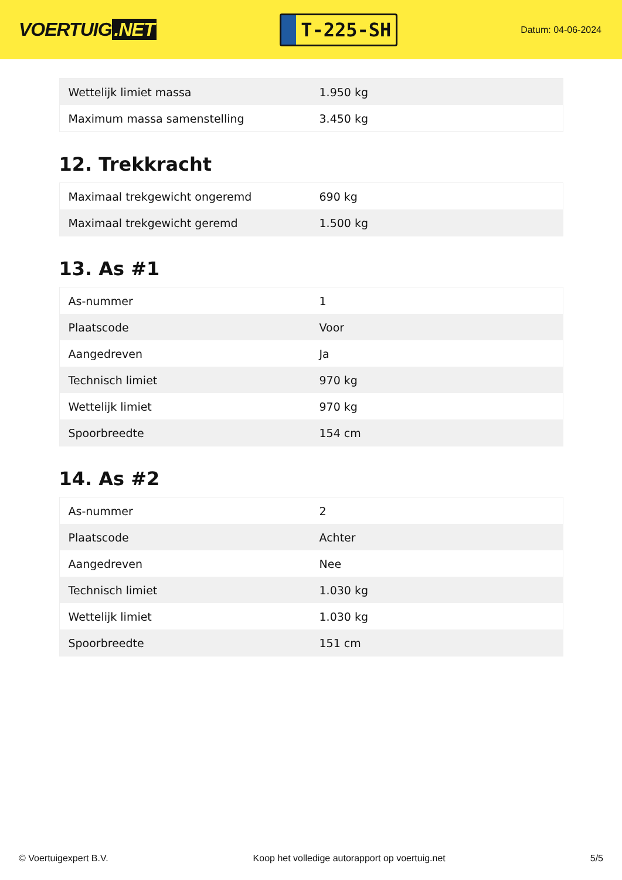VOERTUIG.NET
T-225-SH
Datum: 04-06-2024
| Wettelijk limiet massa | 1.950 kg |
| Maximum massa samenstelling | 3.450 kg |
12. Trekkracht
| Maximaal trekgewicht ongeremd | 690 kg |
| Maximaal trekgewicht geremd | 1.500 kg |
13. As #1
| As-nummer | 1 |
| Plaatscode | Voor |
| Aangedreven | Ja |
| Technisch limiet | 970 kg |
| Wettelijk limiet | 970 kg |
| Spoorbreedte | 154 cm |
14. As #2
| As-nummer | 2 |
| Plaatscode | Achter |
| Aangedreven | Nee |
| Technisch limiet | 1.030 kg |
| Wettelijk limiet | 1.030 kg |
| Spoorbreedte | 151 cm |
© Voertuigexpert B.V. Koop het volledige autorapport op voertuig.net 5/5